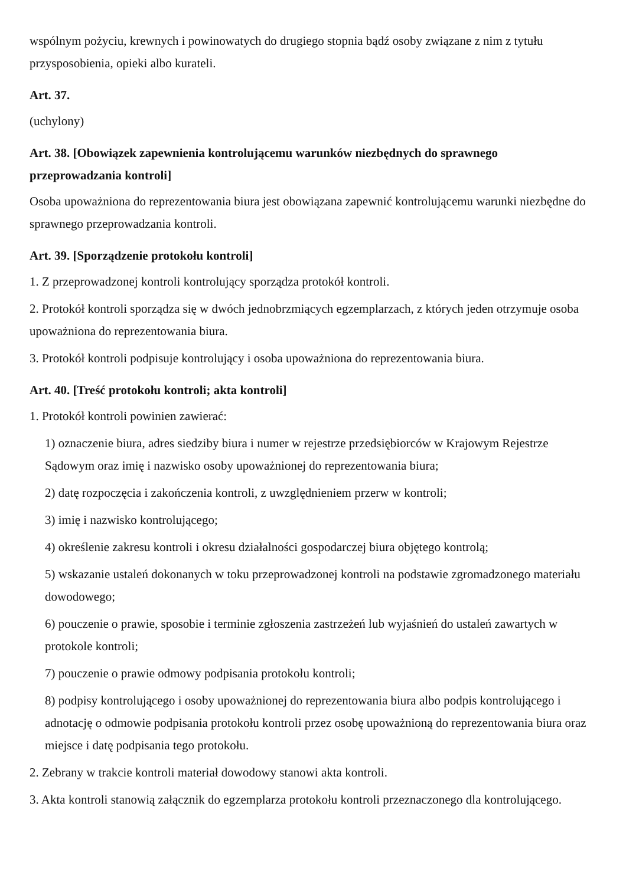wspólnym pożyciu, krewnych i powinowatych do drugiego stopnia bądź osoby związane z nim z tytułu przysposobienia, opieki albo kurateli.
Art. 37.
(uchylony)
Art. 38. [Obowiązek zapewnienia kontrolującemu warunków niezbędnych do sprawnego przeprowadzania kontroli]
Osoba upoważniona do reprezentowania biura jest obowiązana zapewnić kontrolującemu warunki niezbędne do sprawnego przeprowadzania kontroli.
Art. 39. [Sporządzenie protokołu kontroli]
1. Z przeprowadzonej kontroli kontrolujący sporządza protokół kontroli.
2. Protokół kontroli sporządza się w dwóch jednobrzmiących egzemplarzach, z których jeden otrzymuje osoba upoważniona do reprezentowania biura.
3. Protokół kontroli podpisuje kontrolujący i osoba upoważniona do reprezentowania biura.
Art. 40. [Treść protokołu kontroli; akta kontroli]
1. Protokół kontroli powinien zawierać:
1) oznaczenie biura, adres siedziby biura i numer w rejestrze przedsiębiorców w Krajowym Rejestrze Sądowym oraz imię i nazwisko osoby upoważnionej do reprezentowania biura;
2) datę rozpoczęcia i zakończenia kontroli, z uwzględnieniem przerw w kontroli;
3) imię i nazwisko kontrolującego;
4) określenie zakresu kontroli i okresu działalności gospodarczej biura objętego kontrolą;
5) wskazanie ustaleń dokonanych w toku przeprowadzonej kontroli na podstawie zgromadzonego materiału dowodowego;
6) pouczenie o prawie, sposobie i terminie zgłoszenia zastrzeżeń lub wyjaśnień do ustaleń zawartych w protokole kontroli;
7) pouczenie o prawie odmowy podpisania protokołu kontroli;
8) podpisy kontrolującego i osoby upoważnionej do reprezentowania biura albo podpis kontrolującego i adnotację o odmowie podpisania protokołu kontroli przez osobę upoważnioną do reprezentowania biura oraz miejsce i datę podpisania tego protokołu.
2. Zebrany w trakcie kontroli materiał dowodowy stanowi akta kontroli.
3. Akta kontroli stanowią załącznik do egzemplarza protokołu kontroli przeznaczonego dla kontrolującego.